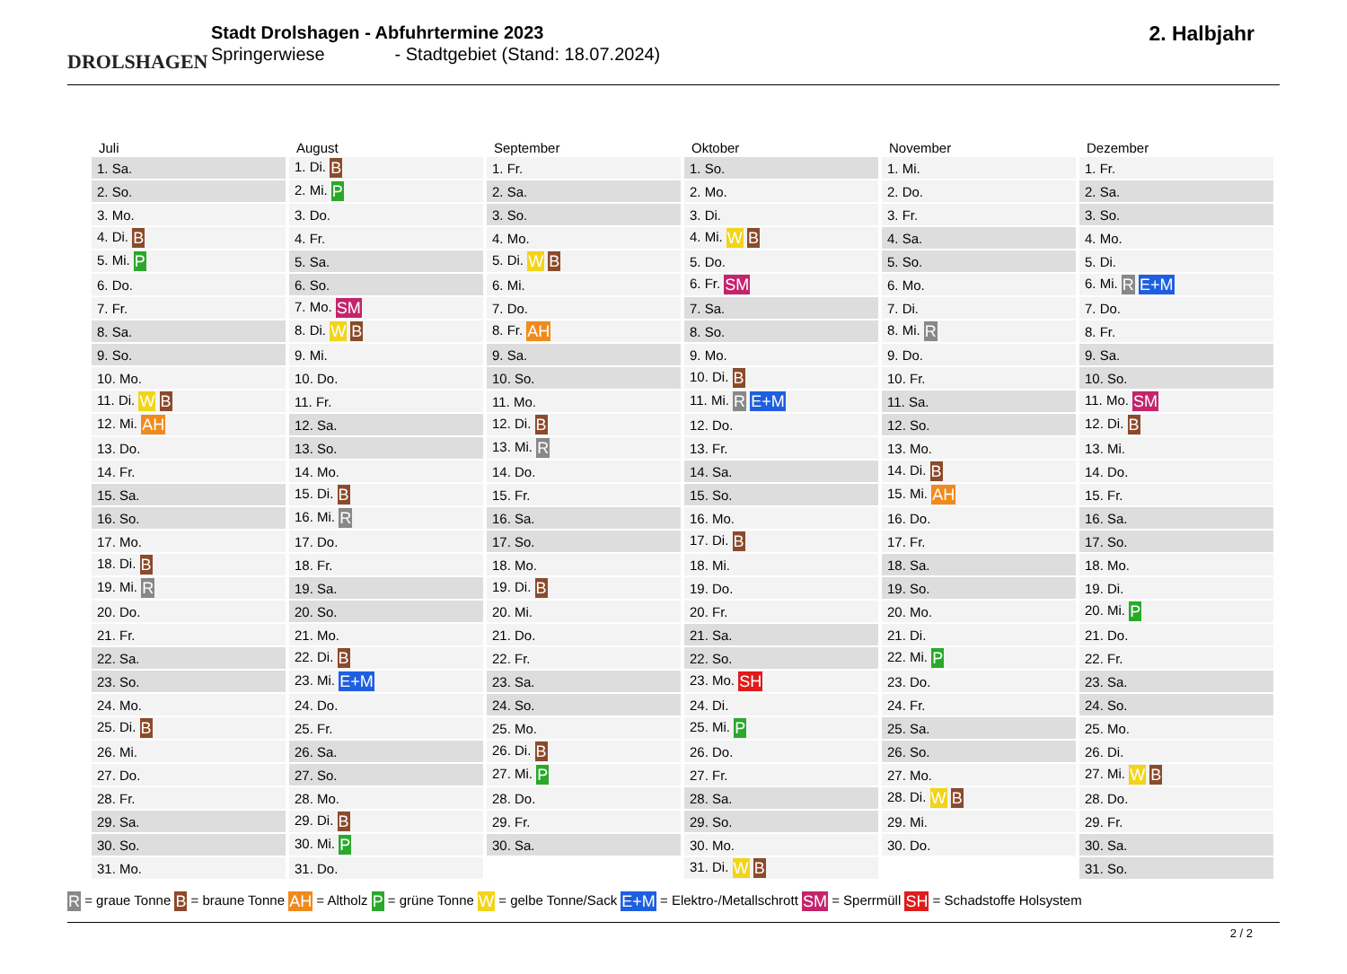DROLSHAGEN
Stadt Drolshagen - Abfuhrtermine 2023
Springerwiese - Stadtgebiet (Stand: 18.07.2024)
2. Halbjahr
| Juli | August | September | Oktober | November | Dezember |
| --- | --- | --- | --- | --- | --- |
| 1. Sa. | 1. Di. B | 1. Fr. | 1. So. | 1. Mi. | 1. Fr. |
| 2. So. | 2. Mi. P | 2. Sa. | 2. Mo. | 2. Do. | 2. Sa. |
| 3. Mo. | 3. Do. | 3. So. | 3. Di. | 3. Fr. | 3. So. |
| 4. Di. B | 4. Fr. | 4. Mo. | 4. Mi. W B | 4. Sa. | 4. Mo. |
| 5. Mi. P | 5. Sa. | 5. Di. W B | 5. Do. | 5. So. | 5. Di. |
| 6. Do. | 6. So. | 6. Mi. | 6. Fr. SM | 6. Mo. | 6. Mi. R E+M |
| 7. Fr. | 7. Mo. SM | 7. Do. | 7. Sa. | 7. Di. | 7. Do. |
| 8. Sa. | 8. Di. W B | 8. Fr. AH | 8. So. | 8. Mi. R | 8. Fr. |
| 9. So. | 9. Mi. | 9. Sa. | 9. Mo. | 9. Do. | 9. Sa. |
| 10. Mo. | 10. Do. | 10. So. | 10. Di. B | 10. Fr. | 10. So. |
| 11. Di. W B | 11. Fr. | 11. Mo. | 11. Mi. R E+M | 11. Sa. | 11. Mo. SM |
| 12. Mi. AH | 12. Sa. | 12. Di. B | 12. Do. | 12. So. | 12. Di. B |
| 13. Do. | 13. So. | 13. Mi. R | 13. Fr. | 13. Mo. | 13. Mi. |
| 14. Fr. | 14. Mo. | 14. Do. | 14. Sa. | 14. Di. B | 14. Do. |
| 15. Sa. | 15. Di. B | 15. Fr. | 15. So. | 15. Mi. AH | 15. Fr. |
| 16. So. | 16. Mi. R | 16. Sa. | 16. Mo. | 16. Do. | 16. Sa. |
| 17. Mo. | 17. Do. | 17. So. | 17. Di. B | 17. Fr. | 17. So. |
| 18. Di. B | 18. Fr. | 18. Mo. | 18. Mi. | 18. Sa. | 18. Mo. |
| 19. Mi. R | 19. Sa. | 19. Di. B | 19. Do. | 19. So. | 19. Di. |
| 20. Do. | 20. So. | 20. Mi. | 20. Fr. | 20. Mo. | 20. Mi. P |
| 21. Fr. | 21. Mo. | 21. Do. | 21. Sa. | 21. Di. | 21. Do. |
| 22. Sa. | 22. Di. B | 22. Fr. | 22. So. | 22. Mi. P | 22. Fr. |
| 23. So. | 23. Mi. E+M | 23. Sa. | 23. Mo. SH | 23. Do. | 23. Sa. |
| 24. Mo. | 24. Do. | 24. So. | 24. Di. | 24. Fr. | 24. So. |
| 25. Di. B | 25. Fr. | 25. Mo. | 25. Mi. P | 25. Sa. | 25. Mo. |
| 26. Mi. | 26. Sa. | 26. Di. B | 26. Do. | 26. So. | 26. Di. |
| 27. Do. | 27. So. | 27. Mi. P | 27. Fr. | 27. Mo. | 27. Mi. W B |
| 28. Fr. | 28. Mo. | 28. Do. | 28. Sa. | 28. Di. W B | 28. Do. |
| 29. Sa. | 29. Di. B | 29. Fr. | 29. So. | 29. Mi. | 29. Fr. |
| 30. So. | 30. Mi. P | 30. Sa. | 30. Mo. | 30. Do. | 30. Sa. |
| 31. Mo. | 31. Do. | | 31. Di. W B | | 31. So. |
R = graue Tonne B = braune Tonne AH = Altholz P = grüne Tonne W = gelbe Tonne/Sack E+M = Elektro-/Metallschrott SM = Sperrmüll SH = Schadstoffe Holsystem
2 / 2